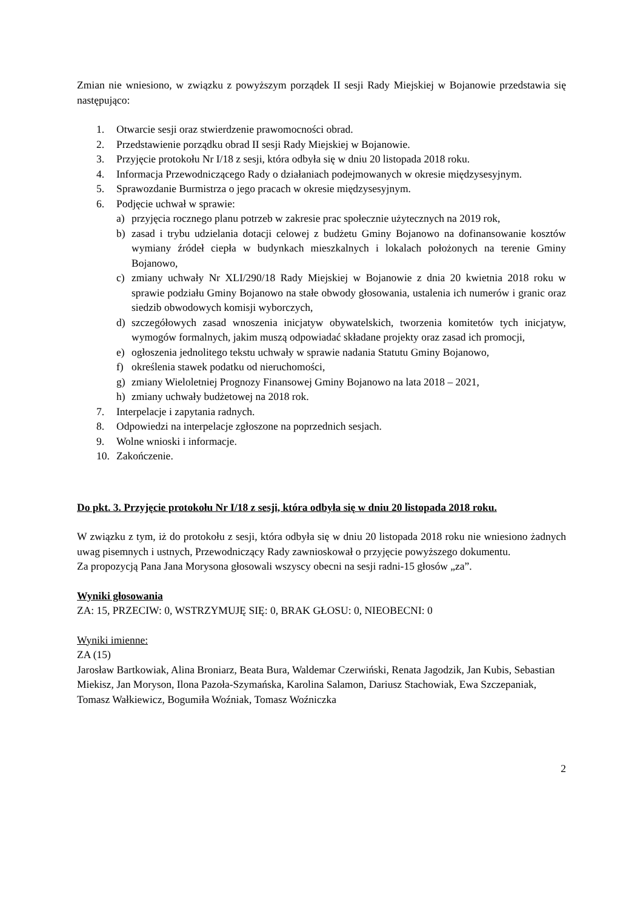Zmian nie wniesiono, w związku z powyższym porządek II sesji Rady Miejskiej w Bojanowie przedstawia się następująco:
1. Otwarcie sesji oraz stwierdzenie prawomocności obrad.
2. Przedstawienie porządku obrad II sesji Rady Miejskiej w Bojanowie.
3. Przyjęcie protokołu Nr I/18 z sesji, która odbyła się w dniu 20 listopada 2018 roku.
4. Informacja Przewodniczącego Rady o działaniach podejmowanych w okresie międzysesyjnym.
5. Sprawozdanie Burmistrza o jego pracach w okresie międzysesyjnym.
6. Podjęcie uchwał w sprawie:
a) przyjęcia rocznego planu potrzeb w zakresie prac społecznie użytecznych na 2019 rok,
b) zasad i trybu udzielania dotacji celowej z budżetu Gminy Bojanowo na dofinansowanie kosztów wymiany źródeł ciepła w budynkach mieszkalnych i lokalach położonych na terenie Gminy Bojanowo,
c) zmiany uchwały Nr XLI/290/18 Rady Miejskiej w Bojanowie z dnia 20 kwietnia 2018 roku w sprawie podziału Gminy Bojanowo na stałe obwody głosowania, ustalenia ich numerów i granic oraz siedzib obwodowych komisji wyborczych,
d) szczegółowych zasad wnoszenia inicjatyw obywatelskich, tworzenia komitetów tych inicjatyw, wymogów formalnych, jakim muszą odpowiadać składane projekty oraz zasad ich promocji,
e) ogłoszenia jednolitego tekstu uchwały w sprawie nadania Statutu Gminy Bojanowo,
f) określenia stawek podatku od nieruchomości,
g) zmiany Wieloletniej Prognozy Finansowej Gminy Bojanowo na lata 2018 – 2021,
h) zmiany uchwały budżetowej na 2018 rok.
7. Interpelacje i zapytania radnych.
8. Odpowiedzi na interpelacje zgłoszone na poprzednich sesjach.
9. Wolne wnioski i informacje.
10. Zakończenie.
Do pkt. 3. Przyjęcie protokołu Nr I/18 z sesji, która odbyła się w dniu 20 listopada 2018 roku.
W związku z tym, iż do protokołu z sesji, która odbyła się w dniu 20 listopada 2018 roku nie wniesiono żadnych uwag pisemnych i ustnych, Przewodniczący Rady zawnioskował o przyjęcie powyższego dokumentu.
Za propozycją Pana Jana Morysona głosowali wszyscy obecni na sesji radni-15 głosów „za”.
Wyniki głosowania
ZA: 15, PRZECIW: 0, WSTRZYMUJĘ SIĘ: 0, BRAK GŁOSU: 0, NIEOBECNI: 0
Wyniki imienne:
ZA (15)
Jarosław Bartkowiak, Alina Broniarz, Beata Bura, Waldemar Czerwiński, Renata Jagodzik, Jan Kubis, Sebastian Miekisz, Jan Moryson, Ilona Pazoła-Szymańska, Karolina Salamon, Dariusz Stachowiak, Ewa Szczepaniak, Tomasz Wałkiewicz, Bogumiła Woźniak, Tomasz Woźniczka
2